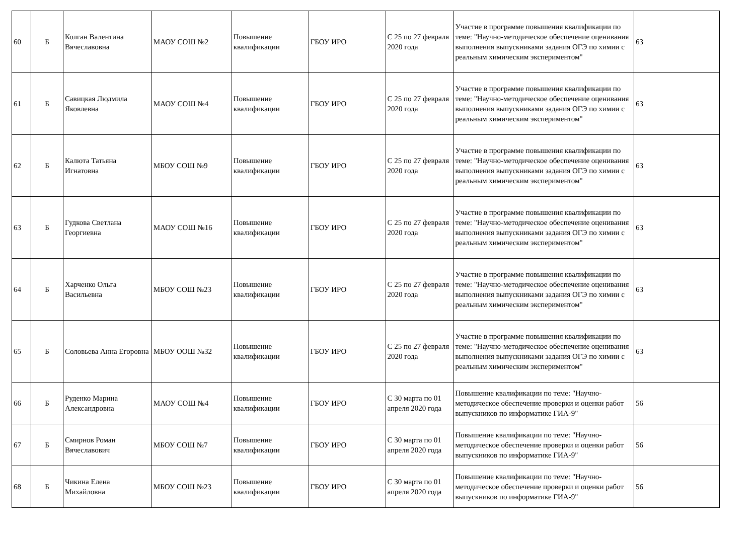| 60 | Б | Колган Валентина Вячеславовна | МАОУ СОШ №2 | Повышение квалификации | ГБОУ ИРО | С 25 по 27 февраля 2020 года | Участие в программе повышения квалификации по теме: "Научно-методическое обеспечение оценивания выполнения выпускниками задания ОГЭ по химии с реальным химическим экспериментом" | 63 |
| 61 | Б | Савицкая Людмила Яковлевна | МАОУ СОШ №4 | Повышение квалификации | ГБОУ ИРО | С 25 по 27 февраля 2020 года | Участие в программе повышения квалификации по теме: "Научно-методическое обеспечение оценивания выполнения выпускниками задания ОГЭ по химии с реальным химическим экспериментом" | 63 |
| 62 | Б | Калюта Татьяна Игнатовна | МБОУ СОШ №9 | Повышение квалификации | ГБОУ ИРО | С 25 по 27 февраля 2020 года | Участие в программе повышения квалификации по теме: "Научно-методическое обеспечение оценивания выполнения выпускниками задания ОГЭ по химии с реальным химическим экспериментом" | 63 |
| 63 | Б | Гудкова Светлана Георгиевна | МАОУ СОШ №16 | Повышение квалификации | ГБОУ ИРО | С 25 по 27 февраля 2020 года | Участие в программе повышения квалификации по теме: "Научно-методическое обеспечение оценивания выполнения выпускниками задания ОГЭ по химии с реальным химическим экспериментом" | 63 |
| 64 | Б | Харченко Ольга Васильевна | МБОУ СОШ №23 | Повышение квалификации | ГБОУ ИРО | С 25 по 27 февраля 2020 года | Участие в программе повышения квалификации по теме: "Научно-методическое обеспечение оценивания выполнения выпускниками задания ОГЭ по химии с реальным химическим экспериментом" | 63 |
| 65 | Б | Соловьева Анна Егоровна | МБОУ ООШ №32 | Повышение квалификации | ГБОУ ИРО | С 25 по 27 февраля 2020 года | Участие в программе повышения квалификации по теме: "Научно-методическое обеспечение оценивания выполнения выпускниками задания ОГЭ по химии с реальным химическим экспериментом" | 63 |
| 66 | Б | Руденко Марина Александровна | МАОУ СОШ №4 | Повышение квалификации | ГБОУ ИРО | С 30 марта по 01 апреля 2020 года | Повышение квалификации по теме: "Научно-методическое обеспечение проверки и оценки работ выпускников по информатике ГИА-9" | 56 |
| 67 | Б | Смирнов Роман Вячеславович | МБОУ СОШ №7 | Повышение квалификации | ГБОУ ИРО | С 30 марта по 01 апреля 2020 года | Повышение квалификации по теме: "Научно-методическое обеспечение проверки и оценки работ выпускников по информатике ГИА-9" | 56 |
| 68 | Б | Чикина Елена Михайловна | МБОУ СОШ №23 | Повышение квалификации | ГБОУ ИРО | С 30 марта по 01 апреля 2020 года | Повышение квалификации по теме: "Научно-методическое обеспечение проверки и оценки работ выпускников по информатике ГИА-9" | 56 |